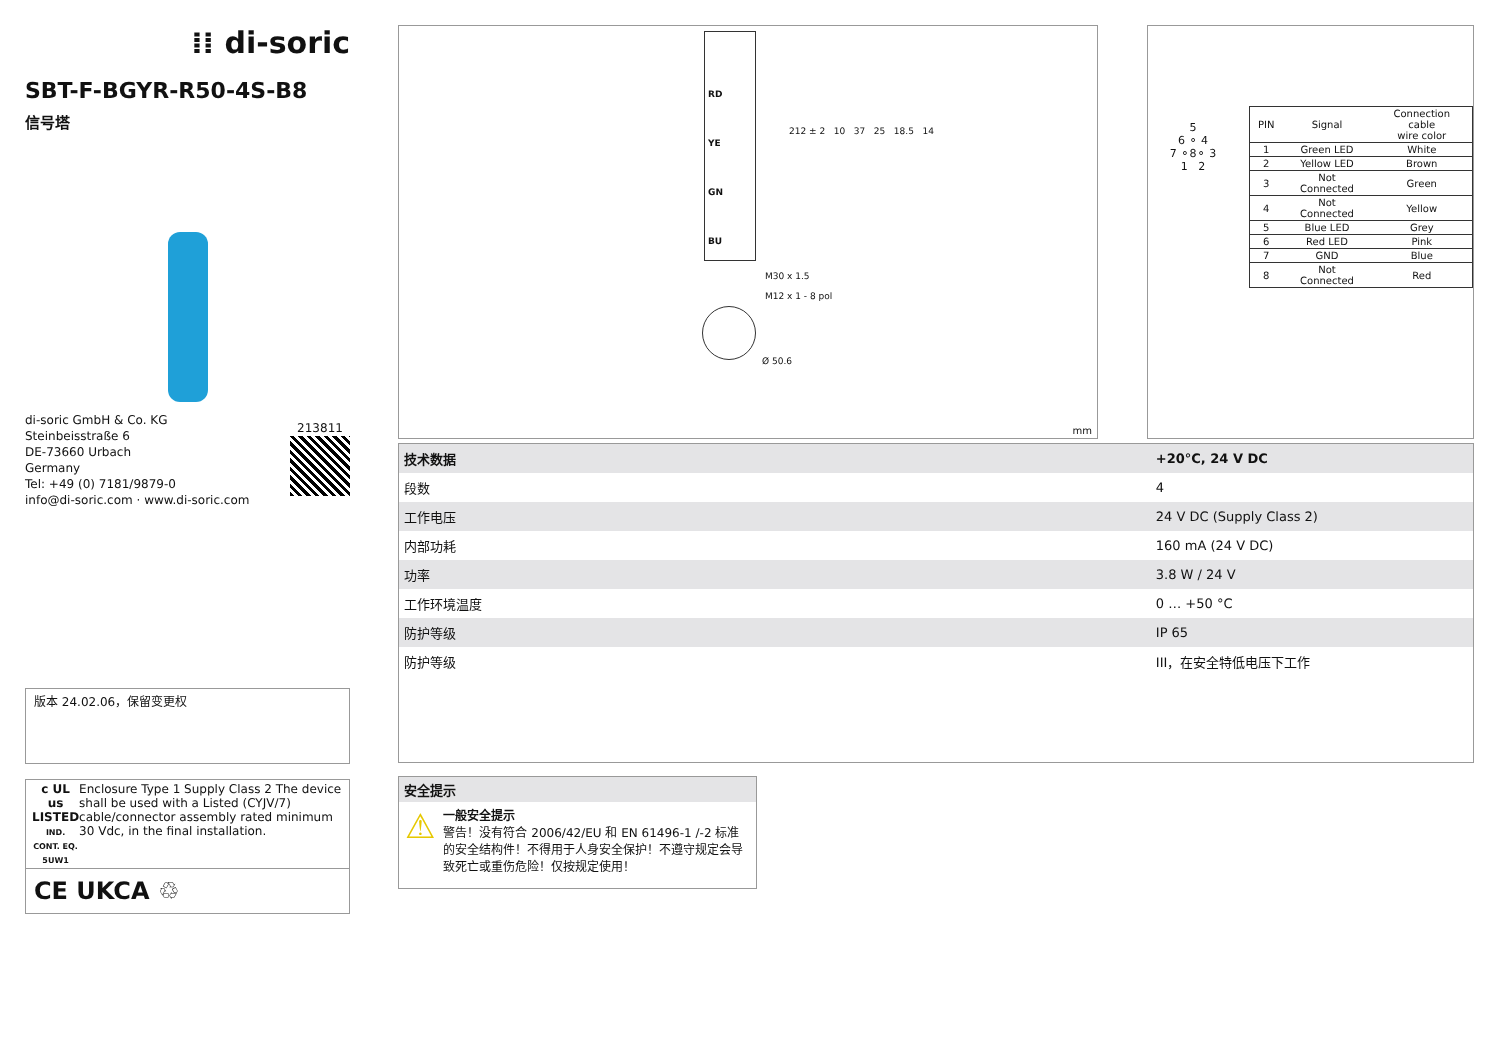⁞⁞ di-soric
SBT-F-BGYR-R50-4S-B8
信号塔
di-soric GmbH & Co. KG
Steinbeisstraße 6
DE-73660 Urbach
Germany
Tel: +49 (0) 7181/9879-0
info@di-soric.com · www.di-soric.com
213811
版本 24.02.06，保留变更权
c UL us
LISTED
IND. CONT. EQ.
5UW1
Enclosure Type 1 Supply Class 2 The device shall be used with a Listed (CYJV/7) cable/connector assembly rated minimum 30 Vdc, in the final installation.
CE UKCA ♲
RD
YE
GN
BU
212 ± 2 10 37 25 18.5 14
M30 x 1.5
M12 x 1 - 8 pol
Ø 50.6
mm
5
6 ⚬ 4
7 ⚬8⚬ 3
1 2
| PIN | Signal | Connection cable wire color |
| --- | --- | --- |
| 1 | Green LED | White |
| 2 | Yellow LED | Brown |
| 3 | Not Connected | Green |
| 4 | Not Connected | Yellow |
| 5 | Blue LED | Grey |
| 6 | Red LED | Pink |
| 7 | GND | Blue |
| 8 | Not Connected | Red |
| 技术数据 | +20°C, 24 V DC |
| --- | --- |
| 段数 | 4 |
| 工作电压 | 24 V DC (Supply Class 2) |
| 内部功耗 | 160 mA (24 V DC) |
| 功率 | 3.8 W / 24 V |
| 工作环境温度 | 0 … +50 °C |
| 防护等级 | IP 65 |
| 防护等级 | III，在安全特低电压下工作 |
安全提示
⚠
一般安全提示
警告！没有符合 2006/42/EU 和 EN 61496-1 /-2 标准的安全结构件！不得用于人身安全保护！不遵守规定会导致死亡或重伤危险！仅按规定使用！